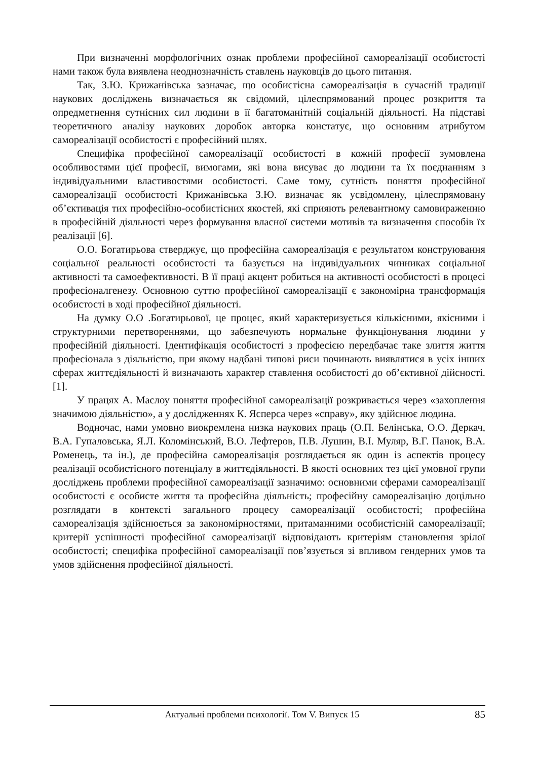При визначенні морфологічних ознак проблеми професійної самореалізації особистості нами також була виявлена неоднозначність ставлень науковців до цього питання.
Так, З.Ю. Крижанівська зазначає, що особистісна самореалізація в сучасній традиції наукових досліджень визначається як свідомий, цілеспрямований процес розкриття та опредметнення сутнісних сил людини в її багатоманітній соціальній діяльності. На підставі теоретичного аналізу наукових доробок авторка констатує, що основним атрибутом самореалізації особистості є професійний шлях.
Специфіка професійної самореалізації особистості в кожній професії зумовлена особливостями цієї професії, вимогами, які вона висуває до людини та їх поєднанням з індивідуальними властивостями особистості. Саме тому, сутність поняття професійної самореалізації особистості Крижанівська З.Ю. визначає як усвідомлену, цілеспрямовану об’єктивація тих професійно-особистісних якостей, які сприяють релевантному самовираженню в професійній діяльності через формування власної системи мотивів та визначення способів їх реалізації [6].
О.О. Богатирьова стверджує, що професійна самореалізація є результатом конструювання соціальної реальності особистості та базується на індивідуальних чинниках соціальної активності та самоефективності. В її праці акцент робиться на активності особистості в процесі професіоналгенезу. Основною суттю професійної самореалізації є закономірна трансформація особистості в ході професійної діяльності.
На думку О.О .Богатирьової, це процес, який характеризується кількісними, якісними і структурними перетвореннями, що забезпечують нормальне функціонування людини у професійній діяльності. Ідентифікація особистості з професією передбачає таке злиття життя професіонала з діяльністю, при якому надбані типові риси починають виявлятися в усіх інших сферах життєдіяльності й визначають характер ставлення особистості до об’єктивної дійсності. [1].
У працях А. Маслоу поняття професійної самореалізації розкривається через «захоплення значимою діяльністю», а у дослідженнях К. Ясперса через «справу», яку здійснює людина.
Водночас, нами умовно виокремлена низка наукових праць (О.П. Белінська, О.О. Деркач, В.А. Гупаловська, Я.Л. Коломінський, В.О. Лефтеров, П.В. Лушин, В.І. Муляр, В.Г. Панок, В.А. Роменець, та ін.), де професійна самореалізація розглядається як один із аспектів процесу реалізації особистісного потенціалу в життєдіяльності. В якості основних тез цієї умовної групи досліджень проблеми професійної самореалізації зазначимо: основними сферами самореалізації особистості є особисте життя та професійна діяльність; професійну самореалізацію доцільно розглядати в контексті загального процесу самореалізації особистості; професійна самореалізація здійснюється за закономірностями, притаманними особистісній самореалізації; критерії успішності професійної самореалізації відповідають критеріям становлення зрілої особистості; специфіка професійної самореалізації пов’язується зі впливом гендерних умов та умов здійснення професійної діяльності.
Актуальні проблеми психології. Том V. Випуск 15 85